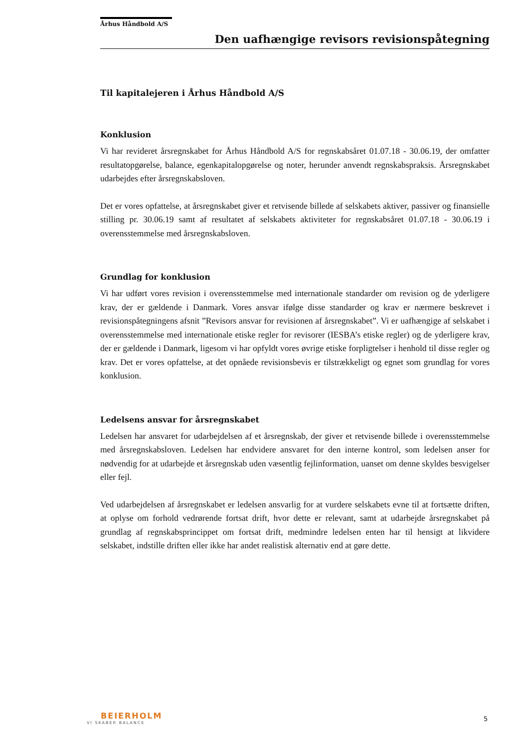Århus Håndbold A/S
Den uafhængige revisors revisionspåtegning
Til kapitalejeren i Århus Håndbold A/S
Konklusion
Vi har revideret årsregnskabet for Århus Håndbold A/S for regnskabsåret 01.07.18 - 30.06.19, der omfatter resultatopgørelse, balance, egenkapitalopgørelse og noter, herunder anvendt regnskabspraksis. Årsregnskabet udarbejdes efter årsregnskabsloven.
Det er vores opfattelse, at årsregnskabet giver et retvisende billede af selskabets aktiver, passiver og finansielle stilling pr. 30.06.19 samt af resultatet af selskabets aktiviteter for regnskabsåret 01.07.18 - 30.06.19 i overensstemmelse med årsregnskabsloven.
Grundlag for konklusion
Vi har udført vores revision i overensstemmelse med internationale standarder om revision og de yderligere krav, der er gældende i Danmark. Vores ansvar ifølge disse standarder og krav er nærmere beskrevet i revisionspåtegningens afsnit ”Revisors ansvar for revisionen af årsregnskabet”. Vi er uafhængige af selskabet i overensstemmelse med internationale etiske regler for revisorer (IESBA’s etiske regler) og de yderligere krav, der er gældende i Danmark, ligesom vi har opfyldt vores øvrige etiske forpligtelser i henhold til disse regler og krav. Det er vores opfattelse, at det opnåede revisionsbevis er tilstrækkeligt og egnet som grundlag for vores konklusion.
Ledelsens ansvar for årsregnskabet
Ledelsen har ansvaret for udarbejdelsen af et årsregnskab, der giver et retvisende billede i overensstemmelse med årsregnskabsloven. Ledelsen har endvidere ansvaret for den interne kontrol, som ledelsen anser for nødvendig for at udarbejde et årsregnskab uden væsentlig fejlinformation, uanset om denne skyldes besvigelser eller fejl.
Ved udarbejdelsen af årsregnskabet er ledelsen ansvarlig for at vurdere selskabets evne til at fortsætte driften, at oplyse om forhold vedrørende fortsat drift, hvor dette er relevant, samt at udarbejde årsregnskabet på grundlag af regnskabsprincippet om fortsat drift, medmindre ledelsen enten har til hensigt at likvidere selskabet, indstille driften eller ikke har andet realistisk alternativ end at gøre dette.
BEIERHOLM
VI SKABER BALANCE
5